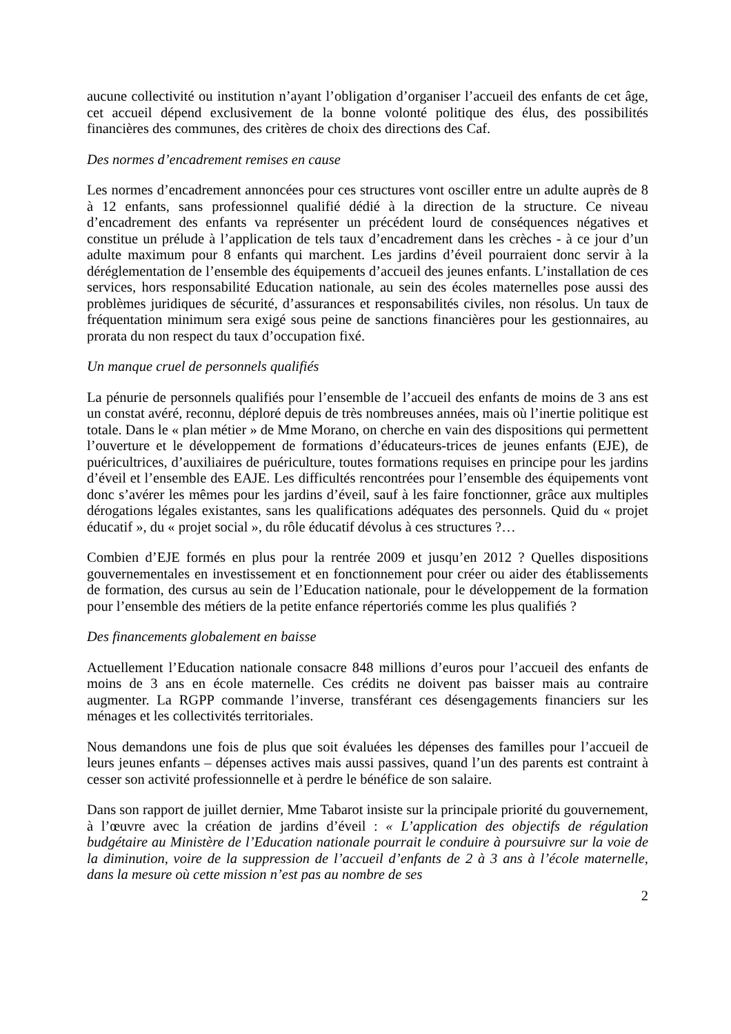aucune collectivité ou institution n’ayant l’obligation d’organiser l’accueil des enfants de cet âge, cet accueil dépend exclusivement de la bonne volonté politique des élus, des possibilités financières des communes, des critères de choix des directions des Caf.
Des normes d’encadrement remises en cause
Les normes d’encadrement annoncées pour ces structures vont osciller entre un adulte auprès de 8 à 12 enfants, sans professionnel qualifié dédié à la direction de la structure. Ce niveau d’encadrement des enfants va représenter un précédent lourd de conséquences négatives et constitue un prélude à l’application de tels taux d’encadrement dans les crèches - à ce jour d’un adulte maximum pour 8 enfants qui marchent. Les jardins d’éveil pourraient donc servir à la déréglementation de l’ensemble des équipements d’accueil des jeunes enfants. L’installation de ces services, hors responsabilité Education nationale, au sein des écoles maternelles pose aussi des problèmes juridiques de sécurité, d’assurances et responsabilités civiles, non résolus. Un taux de fréquentation minimum sera exigé sous peine de sanctions financières pour les gestionnaires, au prorata du non respect du taux d’occupation fixé.
Un manque cruel de personnels qualifiés
La pénurie de personnels qualifiés pour l’ensemble de l’accueil des enfants de moins de 3 ans est un constat avéré, reconnu, déploré depuis de très nombreuses années, mais où l’inertie politique est totale. Dans le « plan métier » de Mme Morano, on cherche en vain des dispositions qui permettent l’ouverture et le développement de formations d’éducateurs-trices de jeunes enfants (EJE), de puéricultrices, d’auxiliaires de puériculture, toutes formations requises en principe pour les jardins d’éveil et l’ensemble des EAJE. Les difficultés rencontrées pour l’ensemble des équipements vont donc s’avérer les mêmes pour les jardins d’éveil, sauf à les faire fonctionner, grâce aux multiples dérogations légales existantes, sans les qualifications adéquates des personnels. Quid du « projet éducatif », du « projet social », du rôle éducatif dévolus à ces structures ?…
Combien d’EJE formés en plus pour la rentrée 2009 et jusqu’en 2012 ? Quelles dispositions gouvernementales en investissement et en fonctionnement pour créer ou aider des établissements de formation, des cursus au sein de l’Education nationale, pour le développement de la formation pour l’ensemble des métiers de la petite enfance répertoriés comme les plus qualifiés ?
Des financements globalement en baisse
Actuellement l’Education nationale consacre 848 millions d’euros pour l’accueil des enfants de moins de 3 ans en école maternelle. Ces crédits ne doivent pas baisser mais au contraire augmenter. La RGPP commande l’inverse, transférant ces désengagements financiers sur les ménages et les collectivités territoriales.
Nous demandons une fois de plus que soit évaluées les dépenses des familles pour l’accueil de leurs jeunes enfants – dépenses actives mais aussi passives, quand l’un des parents est contraint à cesser son activité professionnelle et à perdre le bénéfice de son salaire.
Dans son rapport de juillet dernier, Mme Tabarot insiste sur la principale priorité du gouvernement, à l’œuvre avec la création de jardins d’éveil : « L’application des objectifs de régulation budgétaire au Ministère de l’Education nationale pourrait le conduire à poursuivre sur la voie de la diminution, voire de la suppression de l’accueil d’enfants de 2 à 3 ans à l’école maternelle, dans la mesure où cette mission n’est pas au nombre de ses
2